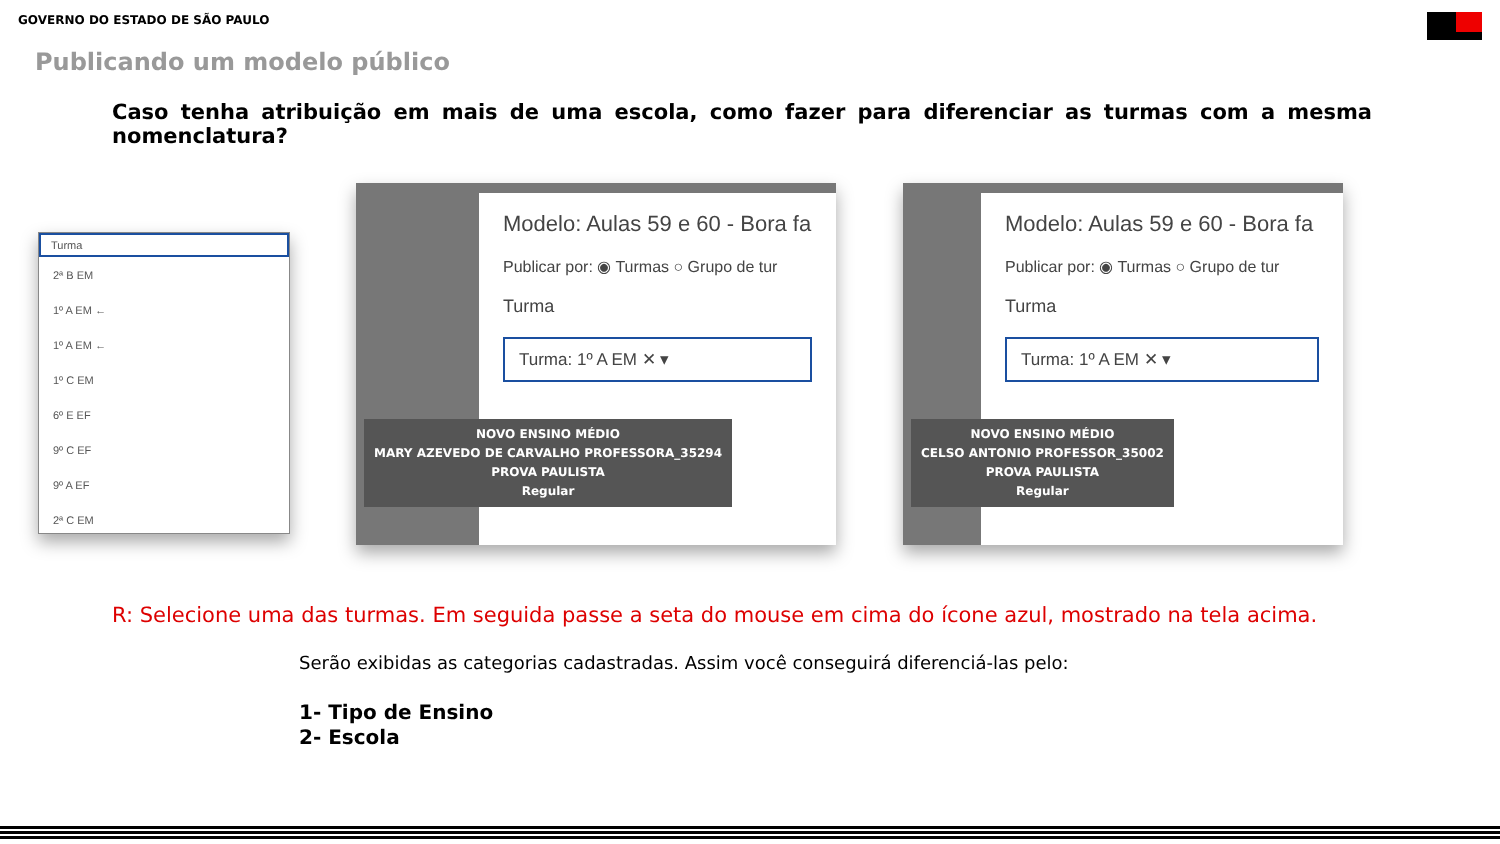GOVERNO DO ESTADO DE SÃO PAULO
Publicando um modelo público
Caso tenha atribuição em mais de uma escola, como fazer para diferenciar as turmas com a mesma nomenclatura?
Turma
2ª B EM
1º A EM ←
1º A EM ←
1º C EM
6º E EF
9º C EF
9º A EF
2ª C EM
Modelo: Aulas 59 e 60 - Bora fa
Publicar por: ◉ Turmas ○ Grupo de tur
Turma
Turma: 1º A EM ✕ ▾
NOVO ENSINO MÉDIO
MARY AZEVEDO DE CARVALHO PROFESSORA_35294
PROVA PAULISTA
Regular
Modelo: Aulas 59 e 60 - Bora fa
Publicar por: ◉ Turmas ○ Grupo de tur
Turma
Turma: 1º A EM ✕ ▾
NOVO ENSINO MÉDIO
CELSO ANTONIO PROFESSOR_35002
PROVA PAULISTA
Regular
R: Selecione uma das turmas. Em seguida passe a seta do mouse em cima do ícone azul, mostrado na tela acima.
Serão exibidas as categorias cadastradas. Assim você conseguirá diferenciá-las pelo:
1- Tipo de Ensino
2- Escola